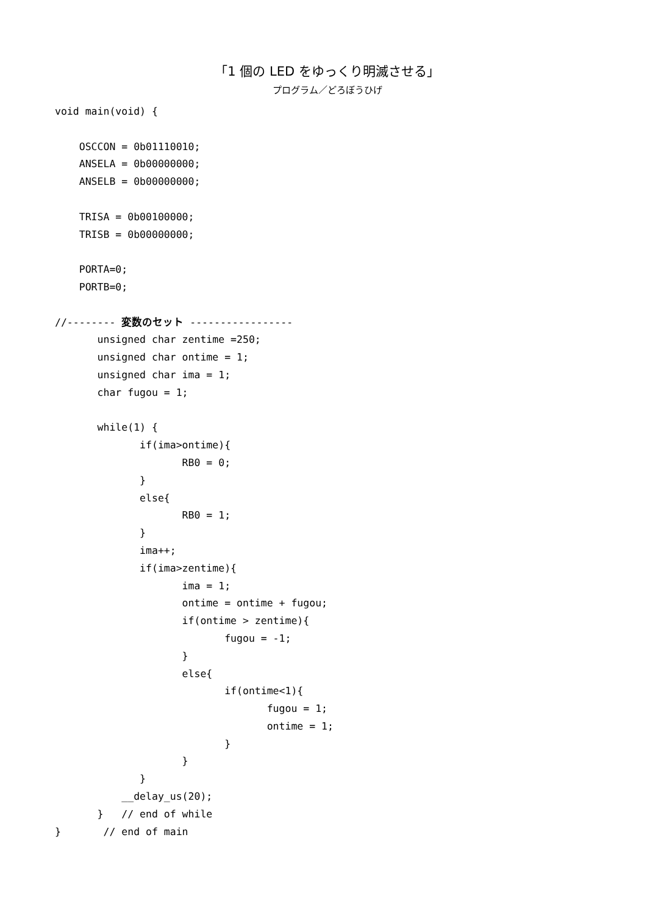「1 個の LED をゆっくり明滅させる」
プログラム／どろぼうひげ
void main(void) {

    OSCCON = 0b01110010;
    ANSELA = 0b00000000;
    ANSELB = 0b00000000;

    TRISA = 0b00100000;
    TRISB = 0b00000000;

    PORTA=0;
    PORTB=0;

//-------- 変数のセット -----------------
       unsigned char zentime =250;
       unsigned char ontime = 1;
       unsigned char ima = 1;
       char fugou = 1;

       while(1) {
              if(ima>ontime){
                     RB0 = 0;
              }
              else{
                     RB0 = 1;
              }
              ima++;
              if(ima>zentime){
                     ima = 1;
                     ontime = ontime + fugou;
                     if(ontime > zentime){
                            fugou = -1;
                     }
                     else{
                            if(ontime<1){
                                   fugou = 1;
                                   ontime = 1;
                            }
                     }
              }
           __delay_us(20);
       }   // end of while
}       // end of main